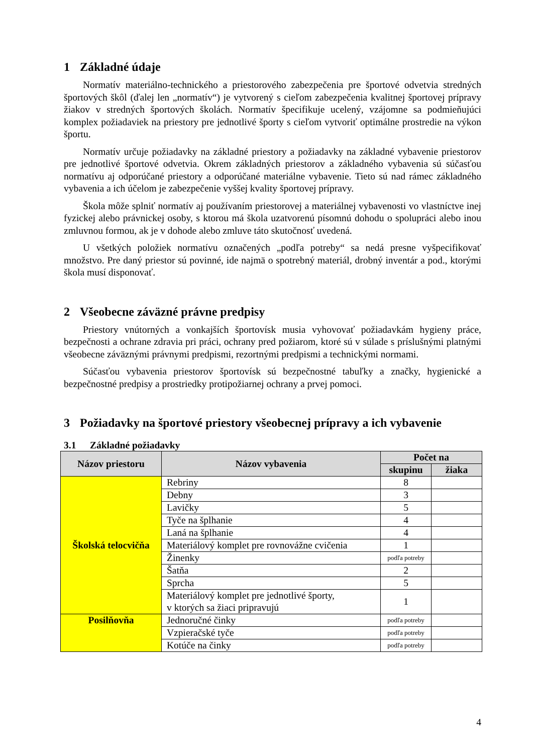1 Základné údaje
Normatív materiálno-technického a priestorového zabezpečenia pre športové odvetvia stredných športových škôl (ďalej len „normatív“) je vytvorený s cieľom zabezpečenia kvalitnej športovej prípravy žiakov v stredných športových školách. Normatív špecifikuje ucelený, vzájomne sa podmieňujúci komplex požiadaviek na priestory pre jednotlivé športy s cieľom vytvoriť optimálne prostredie na výkon športu.
Normatív určuje požiadavky na základné priestory a požiadavky na základné vybavenie priestorov pre jednotlivé športové odvetvia. Okrem základných priestorov a základného vybavenia sú súčasťou normatívu aj odporúčané priestory a odporúčané materiálne vybavenie. Tieto sú nad rámec základného vybavenia a ich účelom je zabezpečenie vyššej kvality športovej prípravy.
Škola môže splniť normatív aj používaním priestorovej a materiálnej vybavenosti vo vlastníctve inej fyzickej alebo právnickej osoby, s ktorou má škola uzatvorenú písomnú dohodu o spolupráci alebo inou zmluvnou formou, ak je v dohode alebo zmluve táto skutočnosť uvedená.
U všetkých položiek normatívu označených „podľa potreby“ sa nedá presne vyšpecifikovať množstvo. Pre daný priestor sú povinné, ide najmä o spotrebný materiál, drobný inventár a pod., ktorými škola musí disponovať.
2 Všeobecne záväzné právne predpisy
Priestory vnútorných a vonkajších športovísk musia vyhovovať požiadavkám hygieny práce, bezpečnosti a ochrane zdravia pri práci, ochrany pred požiarom, ktoré sú v súlade s príslušnými platnými všeobecne záväznými právnymi predpismi, rezortnými predpismi a technickými normami.
Súčasťou vybavenia priestorov športovísk sú bezpečnostné tabuľky a značky, hygienické a bezpečnostné predpisy a prostriedky protipožiarnej ochrany a prvej pomoci.
3 Požiadavky na športové priestory všeobecnej prípravy a ich vybavenie
3.1 Základné požiadavky
| Názov priestoru | Názov vybavenia | Počet na | |
| --- | --- | --- | --- |
| | | skupinu | žiaka |
| Školská telocvičňa | Rebriny | 8 | |
| | Debny | 3 | |
| | Lavičky | 5 | |
| | Tyče na šplhanie | 4 | |
| | Laná na šplhanie | 4 | |
| | Materiálový komplet pre rovnovážne cvičenia | 1 | |
| | Žinenky | podľa potreby | |
| | Šatňa | 2 | |
| | Sprcha | 5 | |
| | Materiálový komplet pre jednotlivé športy, v ktorých sa žiaci pripravujú | 1 | |
| Posilňovňa | Jednoručné činky | podľa potreby | |
| | Vzpieračské tyče | podľa potreby | |
| | Kotúče na činky | podľa potreby | |
4